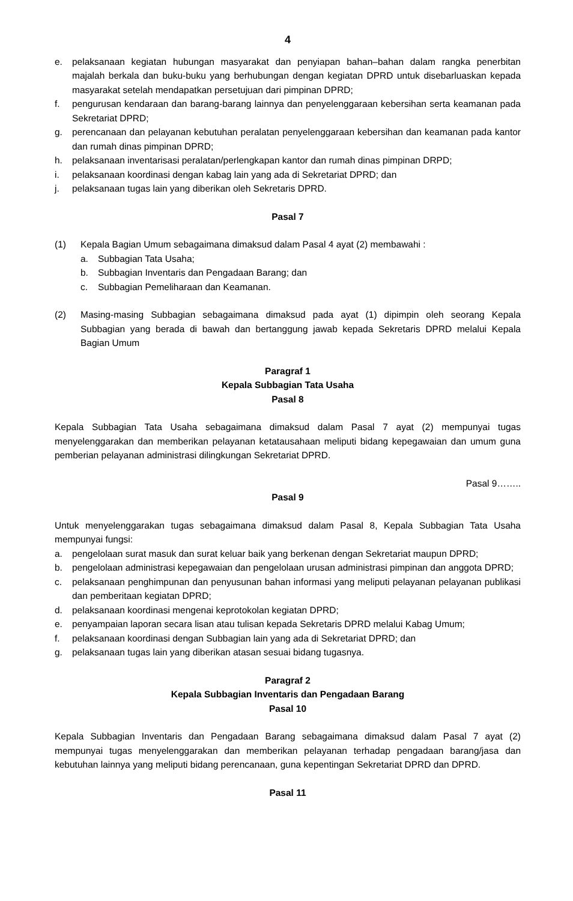4
e. pelaksanaan kegiatan hubungan masyarakat dan penyiapan bahan–bahan dalam rangka penerbitan majalah berkala dan buku-buku yang berhubungan dengan kegiatan DPRD untuk disebarluaskan kepada masyarakat setelah mendapatkan persetujuan dari pimpinan DPRD;
f. pengurusan kendaraan dan barang-barang lainnya dan penyelenggaraan kebersihan serta keamanan pada Sekretariat DPRD;
g. perencanaan dan pelayanan kebutuhan peralatan penyelenggaraan kebersihan dan keamanan pada kantor dan rumah dinas pimpinan DPRD;
h. pelaksanaan inventarisasi peralatan/perlengkapan kantor dan rumah dinas pimpinan DRPD;
i. pelaksanaan koordinasi dengan kabag lain yang ada di Sekretariat DPRD; dan
j. pelaksanaan tugas lain yang diberikan oleh Sekretaris DPRD.
Pasal 7
(1) Kepala Bagian Umum sebagaimana dimaksud dalam Pasal 4 ayat (2) membawahi :
a. Subbagian Tata Usaha;
b. Subbagian Inventaris dan Pengadaan Barang; dan
c. Subbagian Pemeliharaan dan Keamanan.
(2) Masing-masing Subbagian sebagaimana dimaksud pada ayat (1) dipimpin oleh seorang Kepala Subbagian yang berada di bawah dan bertanggung jawab kepada Sekretaris DPRD melalui Kepala Bagian Umum
Paragraf 1
Kepala Subbagian Tata Usaha
Pasal 8
Kepala Subbagian Tata Usaha sebagaimana dimaksud dalam Pasal 7 ayat (2) mempunyai tugas menyelenggarakan dan memberikan pelayanan ketatausahaan meliputi bidang kepegawaian dan umum guna pemberian pelayanan administrasi dilingkungan Sekretariat DPRD.
Pasal 9……..
Pasal 9
Untuk menyelenggarakan tugas sebagaimana dimaksud dalam Pasal 8, Kepala Subbagian Tata Usaha mempunyai fungsi:
a. pengelolaan surat masuk dan surat keluar baik yang berkenan dengan Sekretariat maupun DPRD;
b. pengelolaan administrasi kepegawaian dan pengelolaan urusan administrasi pimpinan dan anggota DPRD;
c. pelaksanaan penghimpunan dan penyusunan bahan informasi yang meliputi pelayanan pelayanan publikasi dan pemberitaan kegiatan DPRD;
d. pelaksanaan koordinasi mengenai keprotokolan kegiatan DPRD;
e. penyampaian laporan secara lisan atau tulisan kepada Sekretaris DPRD melalui Kabag Umum;
f. pelaksanaan koordinasi dengan Subbagian lain yang ada di Sekretariat DPRD; dan
g. pelaksanaan tugas lain yang diberikan atasan sesuai bidang tugasnya.
Paragraf 2
Kepala Subbagian Inventaris dan Pengadaan Barang
Pasal 10
Kepala Subbagian Inventaris dan Pengadaan Barang sebagaimana dimaksud dalam Pasal 7 ayat (2) mempunyai tugas menyelenggarakan dan memberikan pelayanan terhadap pengadaan barang/jasa dan kebutuhan lainnya yang meliputi bidang perencanaan, guna kepentingan Sekretariat DPRD dan DPRD.
Pasal 11